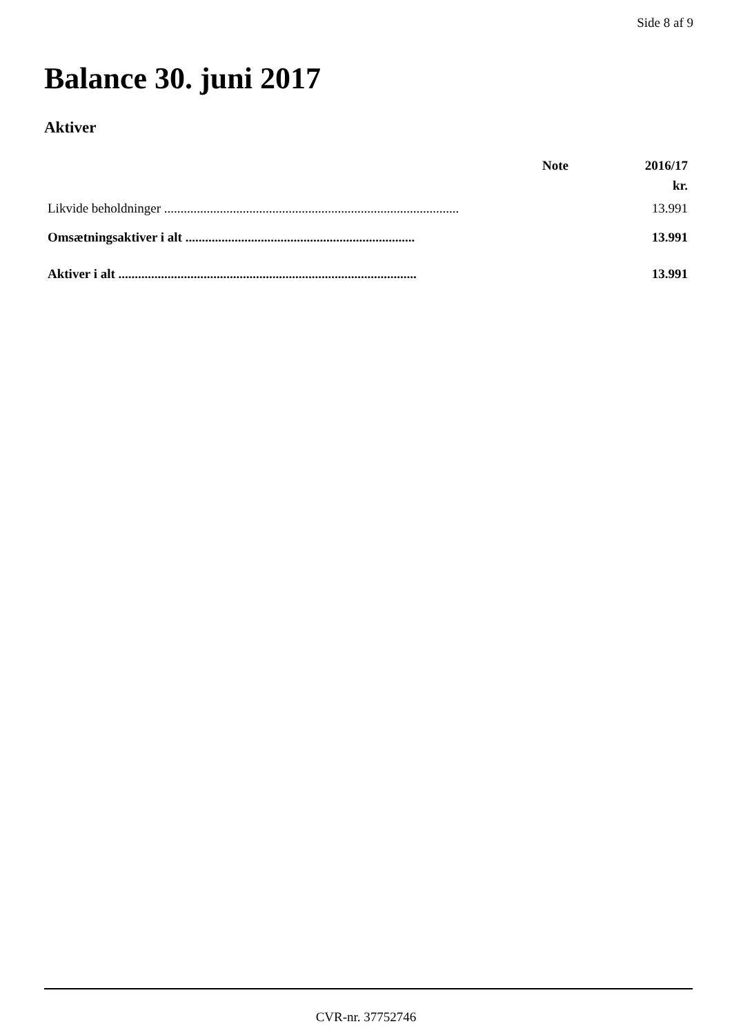Side 8 af 9
Balance 30. juni 2017
Aktiver
| | Note | 2016/17 |
| --- | --- | --- |
| | | kr. |
| Likvide beholdninger .......................................................................................... | | 13.991 |
| Omsætningsaktiver i alt ...................................................................... | | 13.991 |
| Aktiver i alt ........................................................................................... | | 13.991 |
CVR-nr. 37752746